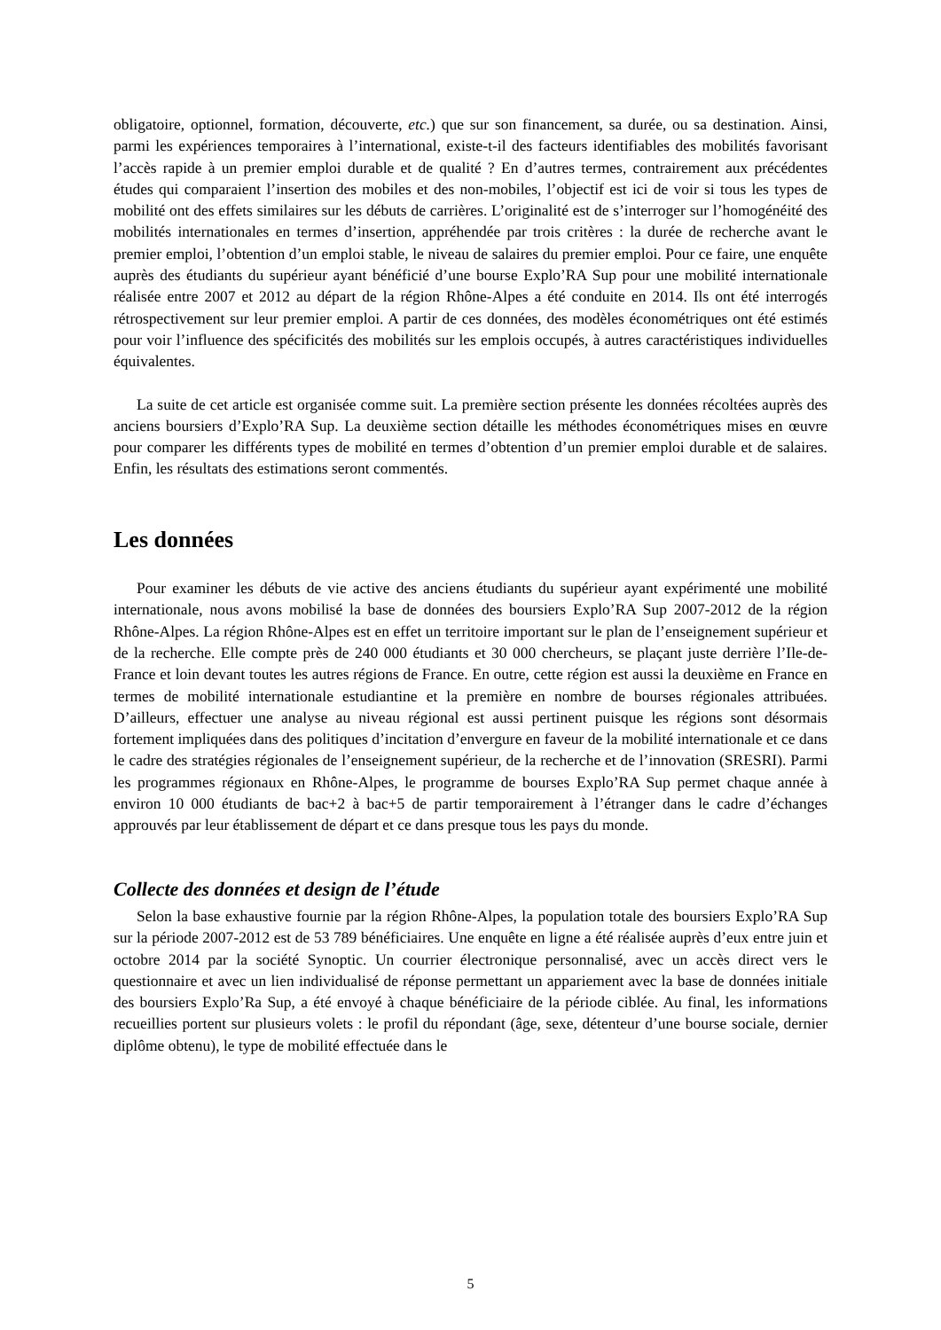obligatoire, optionnel, formation, découverte, etc.) que sur son financement, sa durée, ou sa destination. Ainsi, parmi les expériences temporaires à l’international, existe-t-il des facteurs identifiables des mobilités favorisant l’accès rapide à un premier emploi durable et de qualité ? En d’autres termes, contrairement aux précédentes études qui comparaient l’insertion des mobiles et des non-mobiles, l’objectif est ici de voir si tous les types de mobilité ont des effets similaires sur les débuts de carrières. L’originalité est de s’interroger sur l’homogénéité des mobilités internationales en termes d’insertion, appréhendée par trois critères : la durée de recherche avant le premier emploi, l’obtention d’un emploi stable, le niveau de salaires du premier emploi. Pour ce faire, une enquête auprès des étudiants du supérieur ayant bénéficié d’une bourse Explo’RA Sup pour une mobilité internationale réalisée entre 2007 et 2012 au départ de la région Rhône-Alpes a été conduite en 2014. Ils ont été interrogés rétrospectivement sur leur premier emploi. A partir de ces données, des modèles économétriques ont été estimés pour voir l’influence des spécificités des mobilités sur les emplois occupés, à autres caractéristiques individuelles équivalentes.
La suite de cet article est organisée comme suit. La première section présente les données récoltées auprès des anciens boursiers d’Explo’RA Sup. La deuxième section détaille les méthodes économétriques mises en œuvre pour comparer les différents types de mobilité en termes d’obtention d’un premier emploi durable et de salaires. Enfin, les résultats des estimations seront commentés.
Les données
Pour examiner les débuts de vie active des anciens étudiants du supérieur ayant expérimenté une mobilité internationale, nous avons mobilisé la base de données des boursiers Explo’RA Sup 2007-2012 de la région Rhône-Alpes. La région Rhône-Alpes est en effet un territoire important sur le plan de l’enseignement supérieur et de la recherche. Elle compte près de 240 000 étudiants et 30 000 chercheurs, se plaçant juste derrière l’Ile-de-France et loin devant toutes les autres régions de France. En outre, cette région est aussi la deuxième en France en termes de mobilité internationale estudiantine et la première en nombre de bourses régionales attribuées. D’ailleurs, effectuer une analyse au niveau régional est aussi pertinent puisque les régions sont désormais fortement impliquées dans des politiques d’incitation d’envergure en faveur de la mobilité internationale et ce dans le cadre des stratégies régionales de l’enseignement supérieur, de la recherche et de l’innovation (SRESRI). Parmi les programmes régionaux en Rhône-Alpes, le programme de bourses Explo’RA Sup permet chaque année à environ 10 000 étudiants de bac+2 à bac+5 de partir temporairement à l’étranger dans le cadre d’échanges approuvés par leur établissement de départ et ce dans presque tous les pays du monde.
Collecte des données et design de l’étude
Selon la base exhaustive fournie par la région Rhône-Alpes, la population totale des boursiers Explo’RA Sup sur la période 2007-2012 est de 53 789 bénéficiaires. Une enquête en ligne a été réalisée auprès d’eux entre juin et octobre 2014 par la société Synoptic. Un courrier électronique personnalisé, avec un accès direct vers le questionnaire et avec un lien individualisé de réponse permettant un appariement avec la base de données initiale des boursiers Explo’Ra Sup, a été envoyé à chaque bénéficiaire de la période ciblée. Au final, les informations recueillies portent sur plusieurs volets : le profil du répondant (âge, sexe, détenteur d’une bourse sociale, dernier diplôme obtenu), le type de mobilité effectuée dans le
5